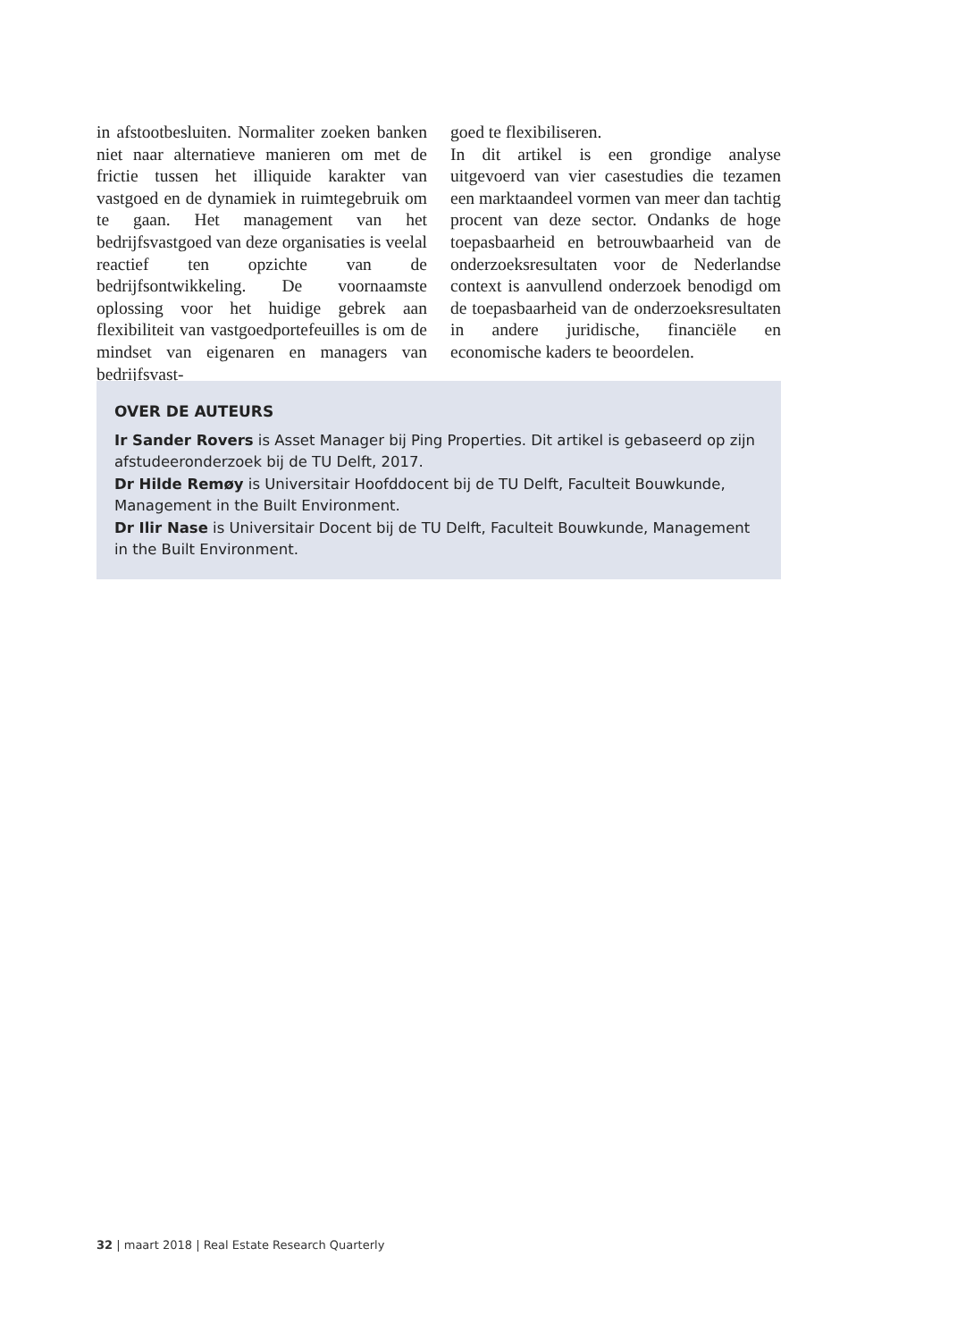in afstootbesluiten. Normaliter zoeken banken niet naar alternatieve manieren om met de frictie tussen het illiquide karakter van vastgoed en de dynamiek in ruimtegebruik om te gaan. Het management van het bedrijfsvastgoed van deze organisaties is veelal reactief ten opzichte van de bedrijfsontwikkeling. De voornaamste oplossing voor het huidige gebrek aan flexibiliteit van vastgoedportefeuilles is om de mindset van eigenaren en managers van bedrijfsvast-
goed te flexibiliseren.
In dit artikel is een grondige analyse uitgevoerd van vier casestudies die tezamen een marktaandeel vormen van meer dan tachtig procent van deze sector. Ondanks de hoge toepasbaarheid en betrouwbaarheid van de onderzoeksresultaten voor de Nederlandse context is aanvullend onderzoek benodigd om de toepasbaarheid van de onderzoeksresultaten in andere juridische, financiële en economische kaders te beoordelen.
OVER DE AUTEURS
Ir Sander Rovers is Asset Manager bij Ping Properties. Dit artikel is gebaseerd op zijn afstudeeronderzoek bij de TU Delft, 2017.
Dr Hilde Remøy is Universitair Hoofddocent bij de TU Delft, Faculteit Bouwkunde, Management in the Built Environment.
Dr Ilir Nase is Universitair Docent bij de TU Delft, Faculteit Bouwkunde, Management in the Built Environment.
32 | maart 2018 | Real Estate Research Quarterly